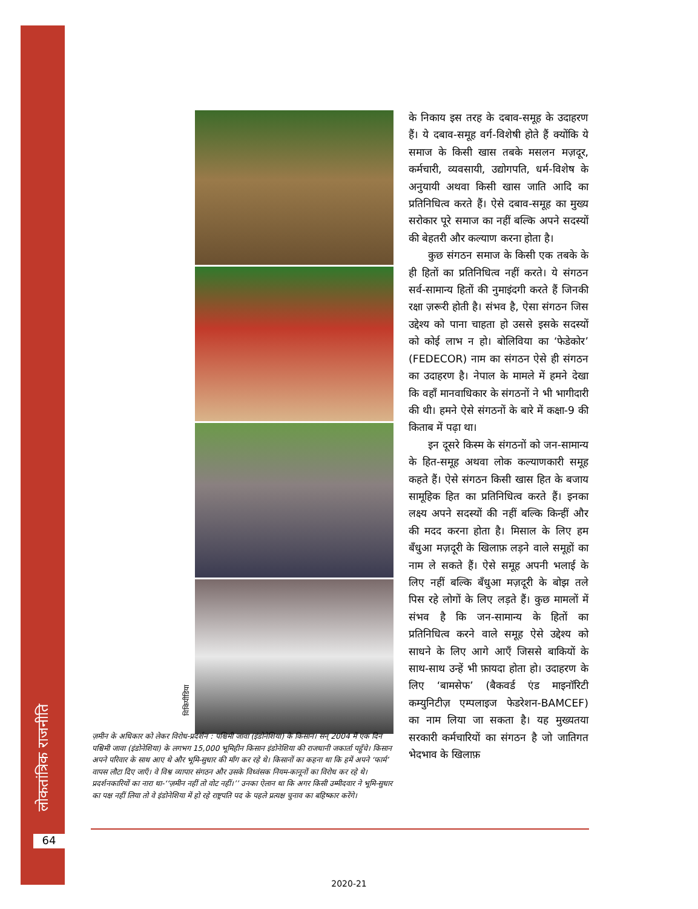लोकतांत्रिक राजनीति
64
विकिपीडिया
ज़मीन के अधिकार को लेकर विरोध-प्रदर्शन : पश्चिमी जावा (इंडोनेशिया) के किसान। सन् 2004 में एक दिन पश्चिमी जावा (इंडोनेशिया) के लगभग 15,000 भूमिहीन किसान इंडोनेशिया की राजधानी जकार्ता पहुँचे। किसान अपने परिवार के साथ आए थे और भूमि-सुधार की माँग कर रहे थे। किसानों का कहना था कि हमें अपने ‘फार्म’ वापस लौटा दिए जाएँ। वे विश्व व्यापार संगठन और उसके विध्वंसक नियम-कानूनों का विरोध कर रहे थे। प्रदर्शनकारियों का नारा था-‘‘ज़मीन नहीं तो वोट नहीं।’’ उनका ऐलान था कि अगर किसी उम्मीदवार ने भूमि-सुधार का पक्ष नहीं लिया तो वे इंडोनेशिया में हो रहे राष्ट्रपति पद के पहले प्रत्यक्ष चुनाव का बहिष्कार करेंगे।
के निकाय इस तरह के दबाव-समूह के उदाहरण हैं। ये दबाव-समूह वर्ग-विशेषी होते हैं क्योंकि ये समाज के किसी खास तबके मसलन मज़दूर, कर्मचारी, व्यवसायी, उद्योगपति, धर्म-विशेष के अनुयायी अथवा किसी खास जाति आदि का प्रतिनिधित्व करते हैं। ऐसे दबाव-समूह का मुख्य सरोकार पूरे समाज का नहीं बल्कि अपने सदस्यों की बेहतरी और कल्याण करना होता है।
कुछ संगठन समाज के किसी एक तबके के ही हितों का प्रतिनिधित्व नहीं करते। ये संगठन सर्व-सामान्य हितों की नुमाइंदगी करते हैं जिनकी रक्षा ज़रूरी होती है। संभव है, ऐसा संगठन जिस उद्देश्य को पाना चाहता हो उससे इसके सदस्यों को कोई लाभ न हो। बोलिविया का ‘फेडेकोर’ (FEDECOR) नाम का संगठन ऐसे ही संगठन का उदाहरण है। नेपाल के मामले में हमने देखा कि वहाँ मानवाधिकार के संगठनों ने भी भागीदारी की थी। हमने ऐसे संगठनों के बारे में कक्षा-9 की किताब में पढ़ा था।
इन दूसरे किस्म के संगठनों को जन-सामान्य के हित-समूह अथवा लोक कल्याणकारी समूह कहते हैं। ऐसे संगठन किसी खास हित के बजाय सामूहिक हित का प्रतिनिधित्व करते हैं। इनका लक्ष्य अपने सदस्यों की नहीं बल्कि किन्हीं और की मदद करना होता है। मिसाल के लिए हम बँधुआ मज़दूरी के खिलाफ़ लड़ने वाले समूहों का नाम ले सकते हैं। ऐसे समूह अपनी भलाई के लिए नहीं बल्कि बँधुआ मज़दूरी के बोझ तले पिस रहे लोगों के लिए लड़ते हैं। कुछ मामलों में संभव है कि जन-सामान्य के हितों का प्रतिनिधित्व करने वाले समूह ऐसे उद्देश्य को साधने के लिए आगे आएँ जिससे बाकियों के साथ-साथ उन्हें भी फ़ायदा होता हो। उदाहरण के लिए ‘बामसेफ’ (बैकवर्ड एंड माइनॉरिटी कम्युनिटीज़ एम्पलाइज फेडरेशन-BAMCEF) का नाम लिया जा सकता है। यह मुख्यतया सरकारी कर्मचारियों का संगठन है जो जातिगत भेदभाव के खिलाफ़
2020-21